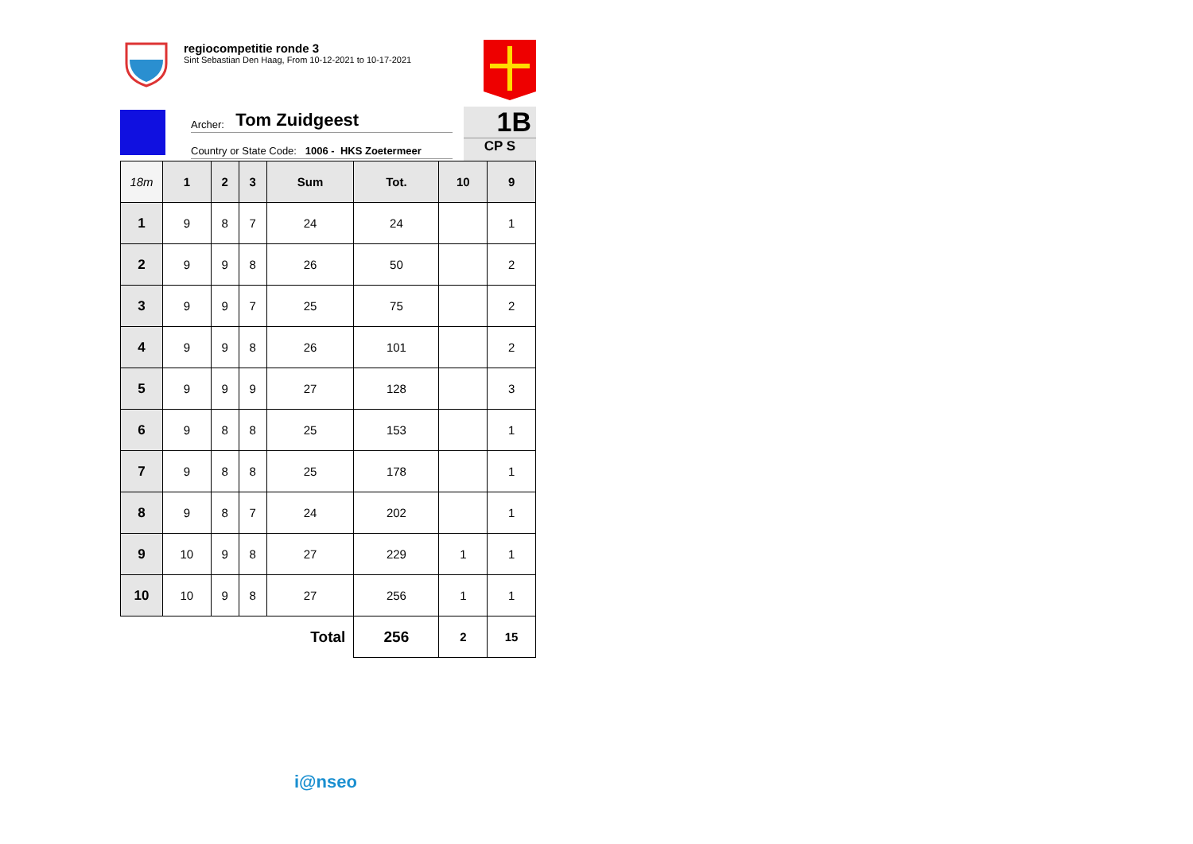regiocompetitie ronde 3
Sint Sebastian Den Haag, From 10-12-2021 to 10-17-2021
Archer: Tom Zuidgeest
Country or State Code: 1006 - HKS Zoetermeer
1B
CP S
| 18m | 1 | 2 | 3 | Sum | Tot. | 10 | 9 |
| --- | --- | --- | --- | --- | --- | --- | --- |
| 1 | 9 | 8 | 7 | 24 | 24 | | 1 |
| 2 | 9 | 9 | 8 | 26 | 50 | | 2 |
| 3 | 9 | 9 | 7 | 25 | 75 | | 2 |
| 4 | 9 | 9 | 8 | 26 | 101 | | 2 |
| 5 | 9 | 9 | 9 | 27 | 128 | | 3 |
| 6 | 9 | 8 | 8 | 25 | 153 | | 1 |
| 7 | 9 | 8 | 8 | 25 | 178 | | 1 |
| 8 | 9 | 8 | 7 | 24 | 202 | | 1 |
| 9 | 10 | 9 | 8 | 27 | 229 | 1 | 1 |
| 10 | 10 | 9 | 8 | 27 | 256 | 1 | 1 |
| Total | | | | | 256 | 2 | 15 |
i@nseo